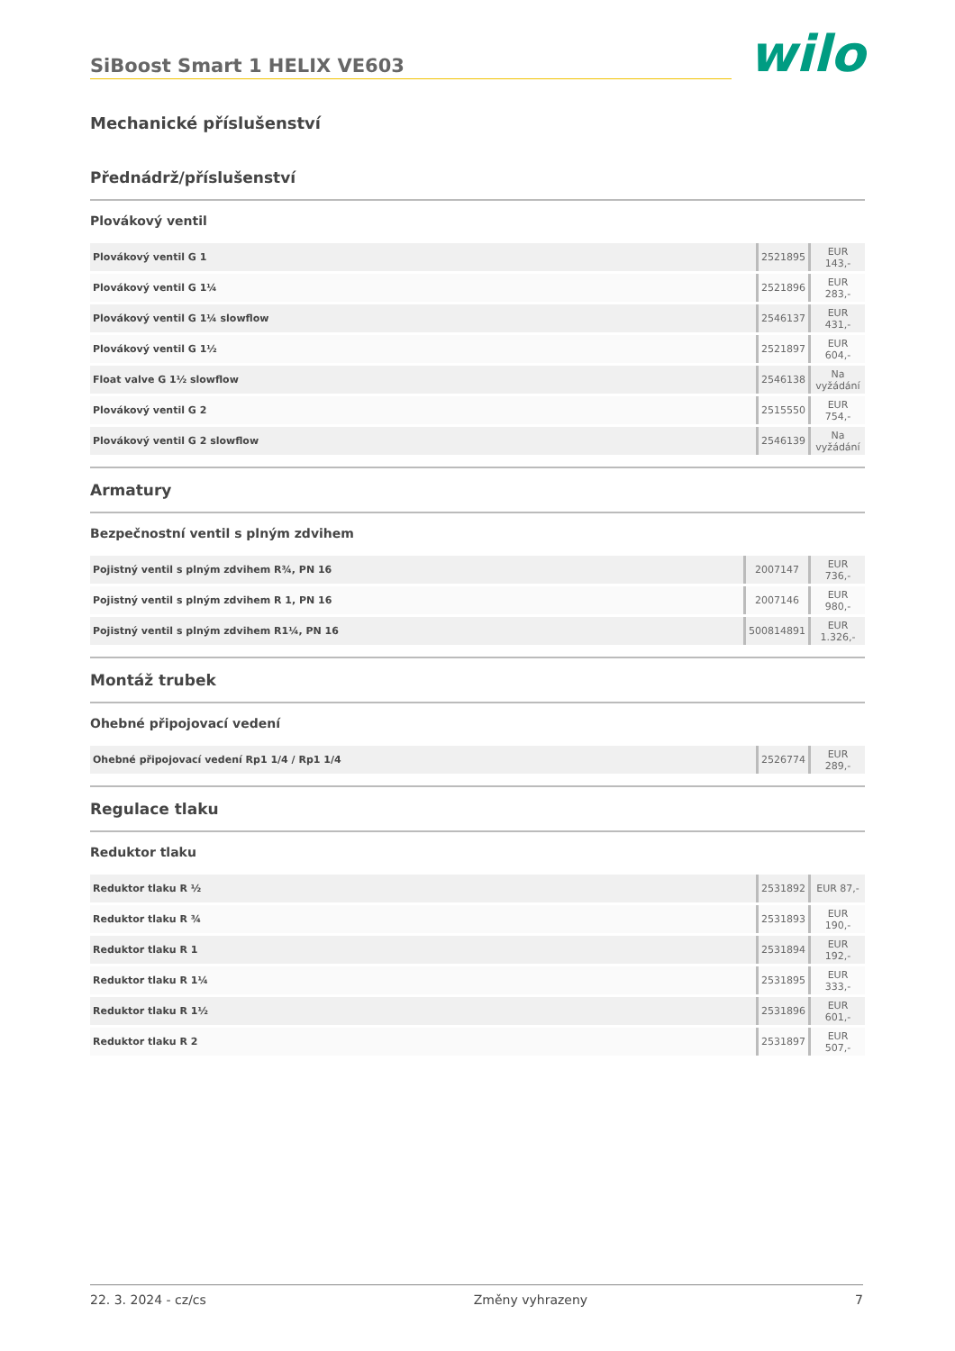SiBoost Smart 1 HELIX VE603
wilo
Mechanické příslušenství
Přednádrž/příslušenství
Plovákový ventil
| Plovákový ventil G 1 | 2521895 | EUR 143,- |
| Plovákový ventil G 1¼ | 2521896 | EUR 283,- |
| Plovákový ventil G 1¼ slowflow | 2546137 | EUR 431,- |
| Plovákový ventil G 1½ | 2521897 | EUR 604,- |
| Float valve G 1½ slowflow | 2546138 | Na vyžádání |
| Plovákový ventil G 2 | 2515550 | EUR 754,- |
| Plovákový ventil G 2 slowflow | 2546139 | Na vyžádání |
Armatury
Bezpečnostní ventil s plným zdvihem
| Pojistný ventil s plným zdvihem R¾, PN 16 | 2007147 | EUR 736,- |
| Pojistný ventil s plným zdvihem R 1, PN 16 | 2007146 | EUR 980,- |
| Pojistný ventil s plným zdvihem R1¼, PN 16 | 500814891 | EUR 1.326,- |
Montáž trubek
Ohebné připojovací vedení
| Ohebné připojovací vedení Rp1 1/4 / Rp1 1/4 | 2526774 | EUR 289,- |
Regulace tlaku
Reduktor tlaku
| Reduktor tlaku R ½ | 2531892 | EUR 87,- |
| Reduktor tlaku R ¾ | 2531893 | EUR 190,- |
| Reduktor tlaku R 1 | 2531894 | EUR 192,- |
| Reduktor tlaku R 1¼ | 2531895 | EUR 333,- |
| Reduktor tlaku R 1½ | 2531896 | EUR 601,- |
| Reduktor tlaku R 2 | 2531897 | EUR 507,- |
22. 3. 2024 - cz/cs Změny vyhrazeny 7